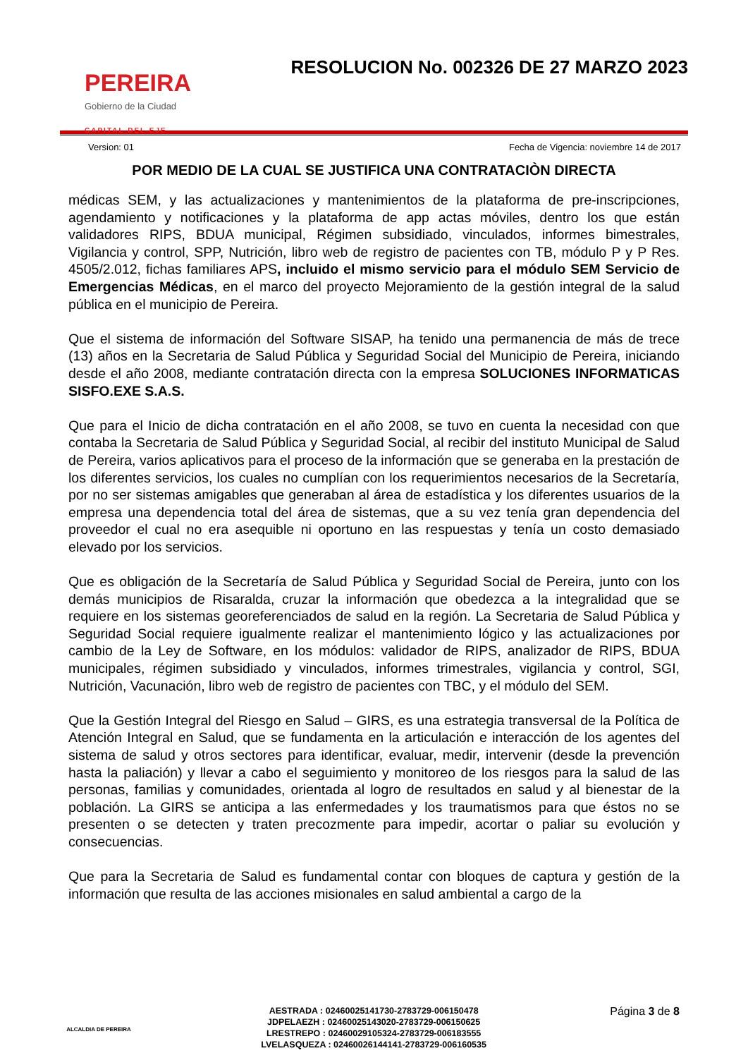PEREIRA
Gobierno de la Ciudad
CAPITAL DEL EJE
RESOLUCION No. 002326 DE 27 MARZO 2023
Version: 01 Fecha de Vigencia: noviembre 14 de 2017
POR MEDIO DE LA CUAL SE JUSTIFICA UNA CONTRATACIÒN DIRECTA
médicas SEM, y las actualizaciones y mantenimientos de la plataforma de pre-inscripciones, agendamiento y notificaciones y la plataforma de app actas móviles, dentro los que están validadores RIPS, BDUA municipal, Régimen subsidiado, vinculados, informes bimestrales, Vigilancia y control, SPP, Nutrición, libro web de registro de pacientes con TB, módulo P y P Res. 4505/2.012, fichas familiares APS, incluido el mismo servicio para el módulo SEM Servicio de Emergencias Médicas, en el marco del proyecto Mejoramiento de la gestión integral de la salud pública en el municipio de Pereira.
Que el sistema de información del Software SISAP, ha tenido una permanencia de más de trece (13) años en la Secretaria de Salud Pública y Seguridad Social del Municipio de Pereira, iniciando desde el año 2008, mediante contratación directa con la empresa SOLUCIONES INFORMATICAS SISFO.EXE S.A.S.
Que para el Inicio de dicha contratación en el año 2008, se tuvo en cuenta la necesidad con que contaba la Secretaria de Salud Pública y Seguridad Social, al recibir del instituto Municipal de Salud de Pereira, varios aplicativos para el proceso de la información que se generaba en la prestación de los diferentes servicios, los cuales no cumplían con los requerimientos necesarios de la Secretaría, por no ser sistemas amigables que generaban al área de estadística y los diferentes usuarios de la empresa una dependencia total del área de sistemas, que a su vez tenía gran dependencia del proveedor el cual no era asequible ni oportuno en las respuestas y tenía un costo demasiado elevado por los servicios.
Que es obligación de la Secretaría de Salud Pública y Seguridad Social de Pereira, junto con los demás municipios de Risaralda, cruzar la información que obedezca a la integralidad que se requiere en los sistemas georeferenciados de salud en la región. La Secretaria de Salud Pública y Seguridad Social requiere igualmente realizar el mantenimiento lógico y las actualizaciones por cambio de la Ley de Software, en los módulos: validador de RIPS, analizador de RIPS, BDUA municipales, régimen subsidiado y vinculados, informes trimestrales, vigilancia y control, SGI, Nutrición, Vacunación, libro web de registro de pacientes con TBC, y el módulo del SEM.
Que la Gestión Integral del Riesgo en Salud – GIRS, es una estrategia transversal de la Política de Atención Integral en Salud, que se fundamenta en la articulación e interacción de los agentes del sistema de salud y otros sectores para identificar, evaluar, medir, intervenir (desde la prevención hasta la paliación) y llevar a cabo el seguimiento y monitoreo de los riesgos para la salud de las personas, familias y comunidades, orientada al logro de resultados en salud y al bienestar de la población. La GIRS se anticipa a las enfermedades y los traumatismos para que éstos no se presenten o se detecten y traten precozmente para impedir, acortar o paliar su evolución y consecuencias.
Que para la Secretaria de Salud es fundamental contar con bloques de captura y gestión de la información que resulta de las acciones misionales en salud ambiental a cargo de la
ALCALDIA DE PEREIRA
AESTRADA : 02460025141730-2783729-006150478
JDPELAEZH : 02460025143020-2783729-006150625
LRESTREPO : 02460029105324-2783729-006183555
LVELASQUEZA : 02460026144141-2783729-006160535
Página 3 de 8